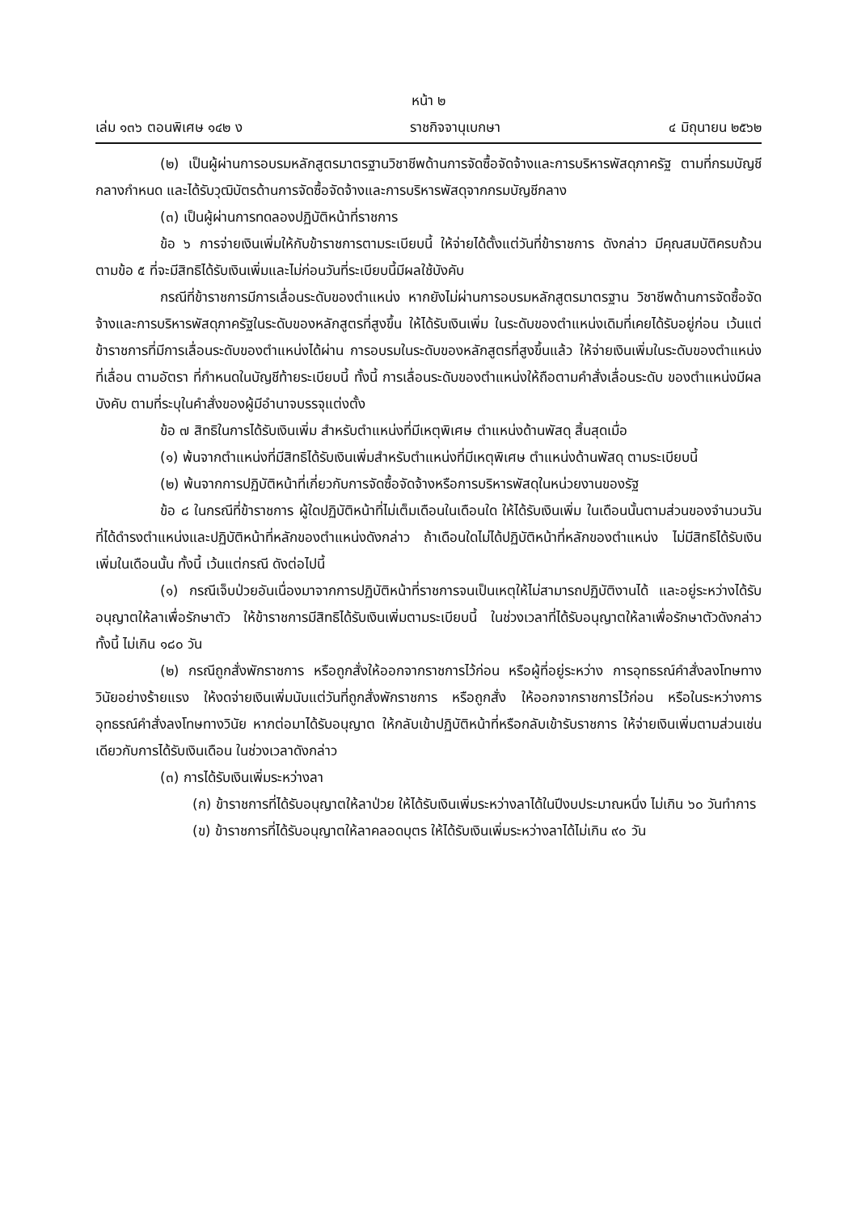หน้า ๒
เล่ม ๑๓๖ ตอนพิเศษ ๑๔๒ ง ราชกิจจานุเบกษา ๔ มิถุนายน ๒๕๖๒
(๒) เป็นผู้ผ่านการอบรมหลักสูตรมาตรฐานวิชาชีพด้านการจัดซื้อจัดจ้างและการบริหารพัสดุภาครัฐ ตามที่กรมบัญชีกลางกำหนด และได้รับวุฒิบัตรด้านการจัดซื้อจัดจ้างและการบริหารพัสดุจากกรมบัญชีกลาง
(๓) เป็นผู้ผ่านการทดลองปฏิบัติหน้าที่ราชการ
ข้อ ๖ การจ่ายเงินเพิ่มให้กับข้าราชการตามระเบียบนี้ ให้จ่ายได้ตั้งแต่วันที่ข้าราชการ ดังกล่าว มีคุณสมบัติครบถ้วนตามข้อ ๕ ที่จะมีสิทธิได้รับเงินเพิ่มและไม่ก่อนวันที่ระเบียบนี้มีผลใช้บังคับ
กรณีที่ข้าราชการมีการเลื่อนระดับของตำแหน่ง หากยังไม่ผ่านการอบรมหลักสูตรมาตรฐาน วิชาชีพด้านการจัดซื้อจัดจ้างและการบริหารพัสดุภาครัฐในระดับของหลักสูตรที่สูงขึ้น ให้ได้รับเงินเพิ่ม ในระดับของตำแหน่งเดิมที่เคยได้รับอยู่ก่อน เว้นแต่ข้าราชการที่มีการเลื่อนระดับของตำแหน่งได้ผ่าน การอบรมในระดับของหลักสูตรที่สูงขึ้นแล้ว ให้จ่ายเงินเพิ่มในระดับของตำแหน่งที่เลื่อน ตามอัตรา ที่กำหนดในบัญชีท้ายระเบียบนี้ ทั้งนี้ การเลื่อนระดับของตำแหน่งให้ถือตามคำสั่งเลื่อนระดับ ของตำแหน่งมีผลบังคับ ตามที่ระบุในคำสั่งของผู้มีอำนาจบรรจุแต่งตั้ง
ข้อ ๗ สิทธิในการได้รับเงินเพิ่ม สำหรับตำแหน่งที่มีเหตุพิเศษ ตำแหน่งด้านพัสดุ สิ้นสุดเมื่อ
(๑) พ้นจากตำแหน่งที่มีสิทธิได้รับเงินเพิ่มสำหรับตำแหน่งที่มีเหตุพิเศษ ตำแหน่งด้านพัสดุ ตามระเบียบนี้
(๒) พ้นจากการปฏิบัติหน้าที่เกี่ยวกับการจัดซื้อจัดจ้างหรือการบริหารพัสดุในหน่วยงานของรัฐ
ข้อ ๘ ในกรณีที่ข้าราชการ ผู้ใดปฏิบัติหน้าที่ไม่เต็มเดือนในเดือนใด ให้ได้รับเงินเพิ่ม ในเดือนนั้นตามส่วนของจำนวนวันที่ได้ดำรงตำแหน่งและปฏิบัติหน้าที่หลักของตำแหน่งดังกล่าว ถ้าเดือนใดไม่ได้ปฏิบัติหน้าที่หลักของตำแหน่ง ไม่มีสิทธิได้รับเงินเพิ่มในเดือนนั้น ทั้งนี้ เว้นแต่กรณี ดังต่อไปนี้
(๑) กรณีเจ็บป่วยอันเนื่องมาจากการปฏิบัติหน้าที่ราชการจนเป็นเหตุให้ไม่สามารถปฏิบัติงานได้ และอยู่ระหว่างได้รับอนุญาตให้ลาเพื่อรักษาตัว ให้ข้าราชการมีสิทธิได้รับเงินเพิ่มตามระเบียบนี้ ในช่วงเวลาที่ได้รับอนุญาตให้ลาเพื่อรักษาตัวดังกล่าว ทั้งนี้ ไม่เกิน ๑๘๐ วัน
(๒) กรณีถูกสั่งพักราชการ หรือถูกสั่งให้ออกจากราชการไว้ก่อน หรือผู้ที่อยู่ระหว่าง การอุทธรณ์คำสั่งลงโทษทางวินัยอย่างร้ายแรง ให้งดจ่ายเงินเพิ่มนับแต่วันที่ถูกสั่งพักราชการ หรือถูกสั่ง ให้ออกจากราชการไว้ก่อน หรือในระหว่างการอุทธรณ์คำสั่งลงโทษทางวินัย หากต่อมาได้รับอนุญาต ให้กลับเข้าปฏิบัติหน้าที่หรือกลับเข้ารับราชการ ให้จ่ายเงินเพิ่มตามส่วนเช่นเดียวกับการได้รับเงินเดือน ในช่วงเวลาดังกล่าว
(๓) การได้รับเงินเพิ่มระหว่างลา
(ก) ข้าราชการที่ได้รับอนุญาตให้ลาป่วย ให้ได้รับเงินเพิ่มระหว่างลาได้ในปีงบประมาณหนึ่ง ไม่เกิน ๖๐ วันทำการ
(ข) ข้าราชการที่ได้รับอนุญาตให้ลาคลอดบุตร ให้ได้รับเงินเพิ่มระหว่างลาได้ไม่เกิน ๙๐ วัน